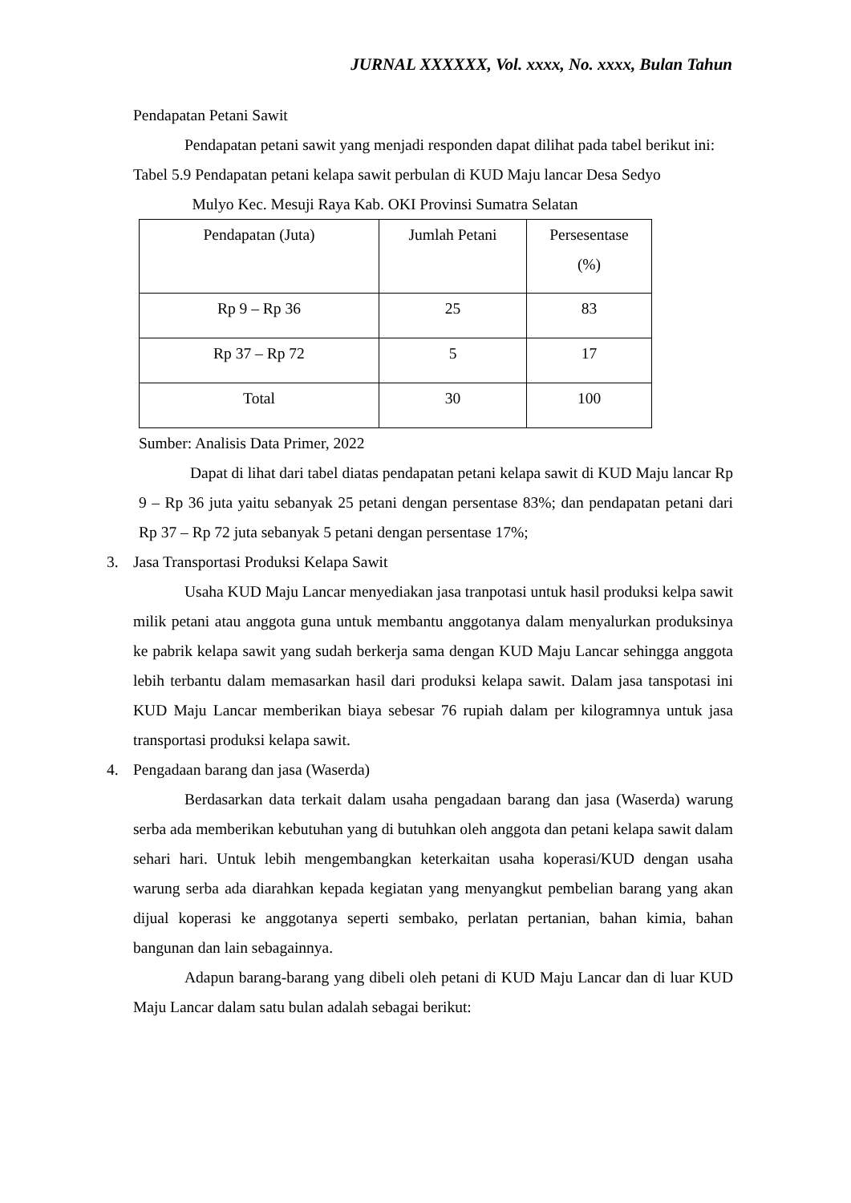JURNAL XXXXXX, Vol. xxxx, No. xxxx, Bulan Tahun
Pendapatan Petani Sawit
Pendapatan petani sawit yang menjadi responden dapat dilihat pada tabel berikut ini:
Tabel 5.9 Pendapatan petani kelapa sawit perbulan di KUD Maju lancar Desa Sedyo
Mulyo Kec. Mesuji Raya Kab. OKI Provinsi Sumatra Selatan
| Pendapatan (Juta) | Jumlah Petani | Persesentase (%) |
| --- | --- | --- |
| Rp 9 – Rp 36 | 25 | 83 |
| Rp 37 – Rp 72 | 5 | 17 |
| Total | 30 | 100 |
Sumber: Analisis Data Primer, 2022
Dapat di lihat dari tabel diatas pendapatan petani kelapa sawit di KUD Maju lancar Rp 9 – Rp 36 juta yaitu sebanyak 25 petani dengan persentase 83%; dan pendapatan petani dari Rp 37 – Rp 72 juta sebanyak 5 petani dengan persentase 17%;
3. Jasa Transportasi Produksi Kelapa Sawit
Usaha KUD Maju Lancar menyediakan jasa tranpotasi untuk hasil produksi kelpa sawit milik petani atau anggota guna untuk membantu anggotanya dalam menyalurkan produksinya ke pabrik kelapa sawit yang sudah berkerja sama dengan KUD Maju Lancar sehingga anggota lebih terbantu dalam memasarkan hasil dari produksi kelapa sawit. Dalam jasa tanspotasi ini KUD Maju Lancar memberikan biaya sebesar 76 rupiah dalam per kilogramnya untuk jasa transportasi produksi kelapa sawit.
4. Pengadaan barang dan jasa (Waserda)
Berdasarkan data terkait dalam usaha pengadaan barang dan jasa (Waserda) warung serba ada memberikan kebutuhan yang di butuhkan oleh anggota dan petani kelapa sawit dalam sehari hari. Untuk lebih mengembangkan keterkaitan usaha koperasi/KUD dengan usaha warung serba ada diarahkan kepada kegiatan yang menyangkut pembelian barang yang akan dijual koperasi ke anggotanya seperti sembako, perlatan pertanian, bahan kimia, bahan bangunan dan lain sebagainnya.
Adapun barang-barang yang dibeli oleh petani di KUD Maju Lancar dan di luar KUD Maju Lancar dalam satu bulan adalah sebagai berikut: